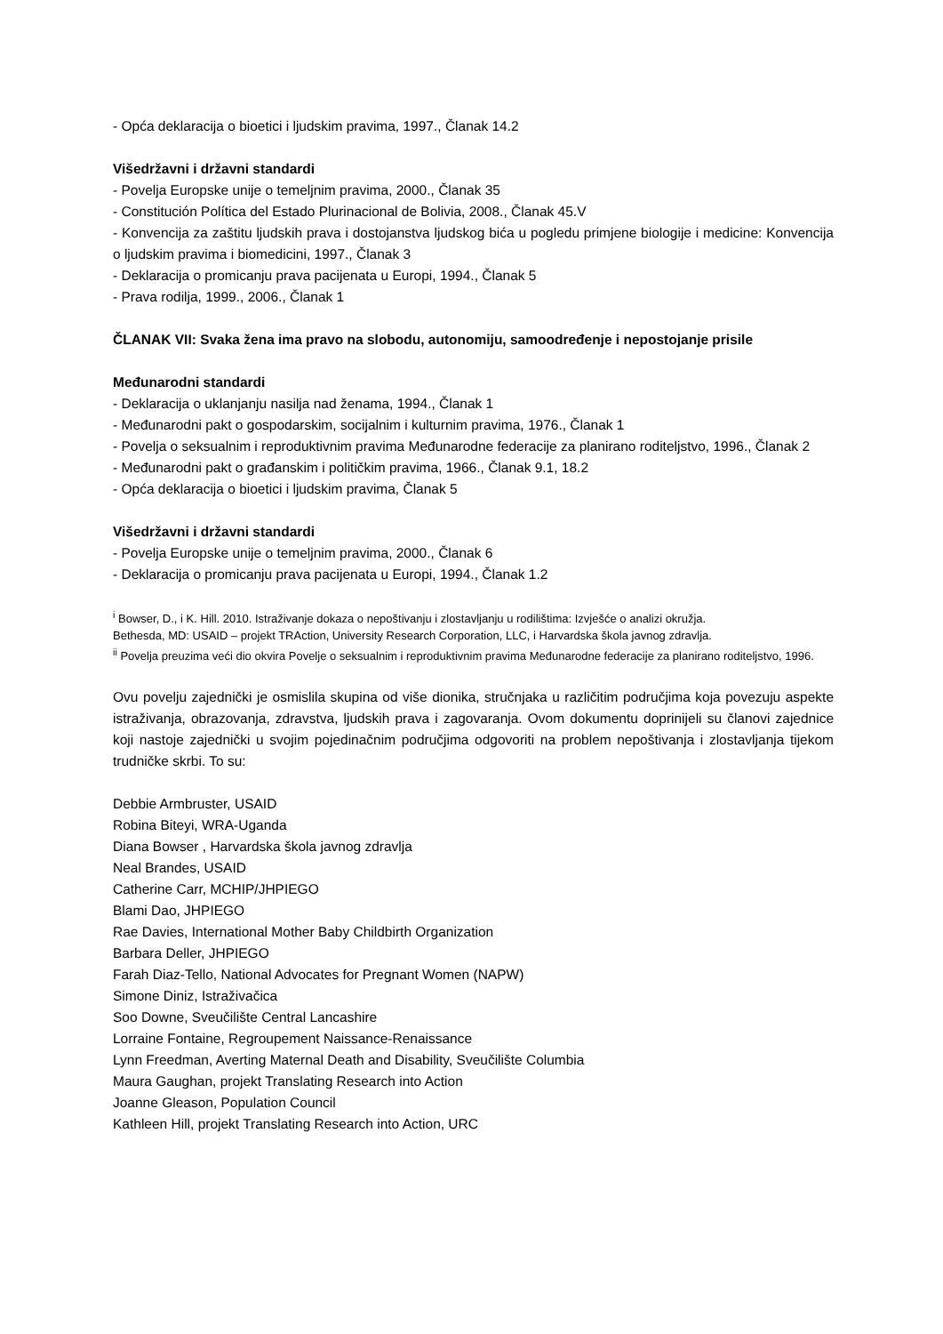- Opća deklaracija o bioetici i ljudskim pravima, 1997., Članak 14.2
Višedržavni i državni standardi
- Povelja Europske unije o temeljnim pravima, 2000., Članak 35
- Constitución Política del Estado Plurinacional de Bolivia, 2008., Članak 45.V
- Konvencija za zaštitu ljudskih prava i dostojanstva ljudskog bića u pogledu primjene biologije i medicine: Konvencija o ljudskim pravima i biomedicini, 1997., Članak 3
- Deklaracija o promicanju prava pacijenata u Europi, 1994., Članak 5
- Prava rodilja, 1999., 2006., Članak 1
ČLANAK VII: Svaka žena ima pravo na slobodu, autonomiju, samoodređenje i nepostojanje prisile
Međunarodni standardi
- Deklaracija o uklanjanju nasilja nad ženama, 1994., Članak 1
- Međunarodni pakt o gospodarskim, socijalnim i kulturnim pravima, 1976., Članak 1
- Povelja o seksualnim i reproduktivnim pravima Međunarodne federacije za planirano roditeljstvo, 1996., Članak 2
- Međunarodni pakt o građanskim i političkim pravima, 1966., Članak 9.1, 18.2
- Opća deklaracija o bioetici i ljudskim pravima, Članak 5
Višedržavni i državni standardi
- Povelja Europske unije o temeljnim pravima, 2000., Članak 6
- Deklaracija o promicanju prava pacijenata u Europi, 1994., Članak 1.2
<sup>i</sup> Bowser, D., i K. Hill. 2010. Istraživanje dokaza o nepoštivanju i zlostavljanju u rodilištima: Izvješće o analizi okružja.
Bethesda, MD: USAID – projekt TRAction, University Research Corporation, LLC, i Harvardska škola javnog zdravlja.
<sup>ii</sup> Povelja preuzima veći dio okvira Povelje o seksualnim i reproduktivnim pravima Međunarodne federacije za planirano roditeljstvo, 1996.
Ovu povelju zajednički je osmislila skupina od više dionika, stručnjaka u različitim područjima koja povezuju aspekte istraživanja, obrazovanja, zdravstva, ljudskih prava i zagovaranja. Ovom dokumentu doprinijeli su članovi zajednice koji nastoje zajednički u svojim pojedinačnim područjima odgovoriti na problem nepoštivanja i zlostavljanja tijekom trudničke skrbi. To su:
Debbie Armbruster, USAID
Robina Biteyi, WRA-Uganda
Diana Bowser , Harvardska škola javnog zdravlja
Neal Brandes, USAID
Catherine Carr, MCHIP/JHPIEGO
Blami Dao, JHPIEGO
Rae Davies, International Mother Baby Childbirth Organization
Barbara Deller, JHPIEGO
Farah Diaz-Tello, National Advocates for Pregnant Women (NAPW)
Simone Diniz, Istraživačica
Soo Downe, Sveučilište Central Lancashire
Lorraine Fontaine, Regroupement Naissance-Renaissance
Lynn Freedman, Averting Maternal Death and Disability, Sveučilište Columbia
Maura Gaughan, projekt Translating Research into Action
Joanne Gleason, Population Council
Kathleen Hill, projekt Translating Research into Action, URC